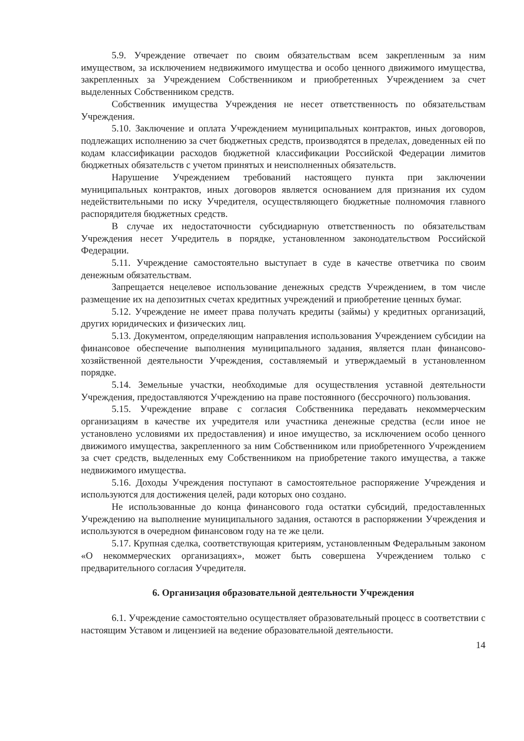5.9. Учреждение отвечает по своим обязательствам всем закрепленным за ним имуществом, за исключением недвижимого имущества и особо ценного движимого имущества, закрепленных за Учреждением Собственником и приобретенных Учреждением за счет выделенных Собственником средств.
Собственник имущества Учреждения не несет ответственность по обязательствам Учреждения.
5.10. Заключение и оплата Учреждением муниципальных контрактов, иных договоров, подлежащих исполнению за счет бюджетных средств, производятся в пределах, доведенных ей по кодам классификации расходов бюджетной классификации Российской Федерации лимитов бюджетных обязательств с учетом принятых и неисполненных обязательств.
Нарушение Учреждением требований настоящего пункта при заключении муниципальных контрактов, иных договоров является основанием для признания их судом недействительными по иску Учредителя, осуществляющего бюджетные полномочия главного распорядителя бюджетных средств.
В случае их недостаточности субсидиарную ответственность по обязательствам Учреждения несет Учредитель в порядке, установленном законодательством Российской Федерации.
5.11. Учреждение самостоятельно выступает в суде в качестве ответчика по своим денежным обязательствам.
Запрещается нецелевое использование денежных средств Учреждением, в том числе размещение их на депозитных счетах кредитных учреждений и приобретение ценных бумаг.
5.12. Учреждение не имеет права получать кредиты (займы) у кредитных организаций, других юридических и физических лиц.
5.13. Документом, определяющим направления использования Учреждением субсидии на финансовое обеспечение выполнения муниципального задания, является план финансово-хозяйственной деятельности Учреждения, составляемый и утверждаемый в установленном порядке.
5.14. Земельные участки, необходимые для осуществления уставной деятельности Учреждения, предоставляются Учреждению на праве постоянного (бессрочного) пользования.
5.15. Учреждение вправе с согласия Собственника передавать некоммерческим организациям в качестве их учредителя или участника денежные средства (если иное не установлено условиями их предоставления) и иное имущество, за исключением особо ценного движимого имущества, закрепленного за ним Собственником или приобретенного Учреждением за счет средств, выделенных ему Собственником на приобретение такого имущества, а также недвижимого имущества.
5.16. Доходы Учреждения поступают в самостоятельное распоряжение Учреждения и используются для достижения целей, ради которых оно создано.
Не использованные до конца финансового года остатки субсидий, предоставленных Учреждению на выполнение муниципального задания, остаются в распоряжении Учреждения и используются в очередном финансовом году на те же цели.
5.17. Крупная сделка, соответствующая критериям, установленным Федеральным законом «О некоммерческих организациях», может быть совершена Учреждением только с предварительного согласия Учредителя.
6. Организация образовательной деятельности Учреждения
6.1. Учреждение самостоятельно осуществляет образовательный процесс в соответствии с настоящим Уставом и лицензией на ведение образовательной деятельности.
14